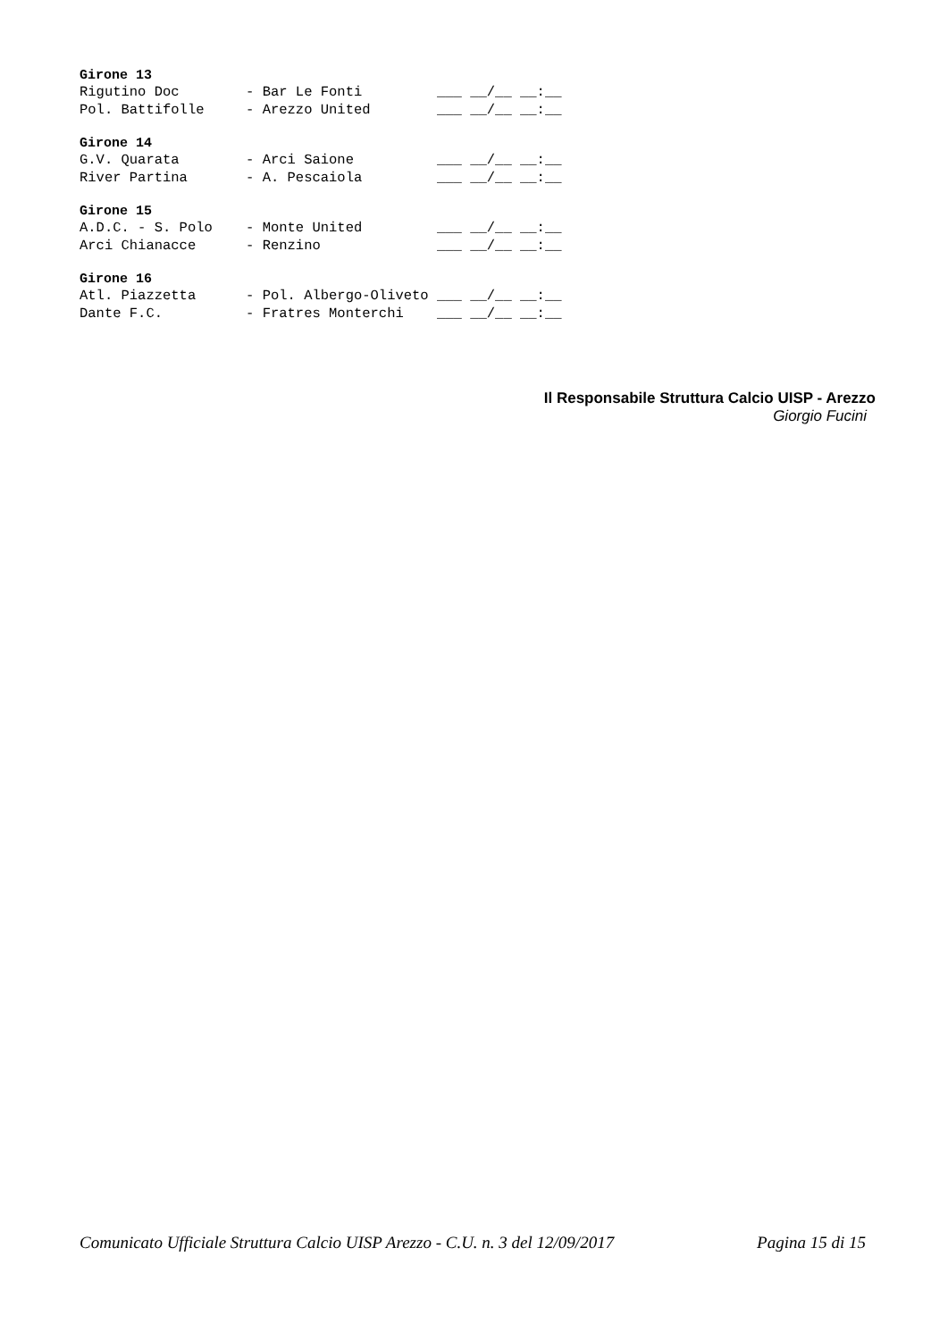Girone 13
Rigutino Doc        - Bar Le Fonti         ___ __/__ __:__
Pol. Battifolle     - Arezzo United        ___ __/__ __:__
Girone 14
G.V. Quarata        - Arci Saione          ___ __/__ __:__
River Partina       - A. Pescaiola         ___ __/__ __:__
Girone 15
A.D.C. - S. Polo    - Monte United         ___ __/__ __:__
Arci Chianacce      - Renzino              ___ __/__ __:__
Girone 16
Atl. Piazzetta      - Pol. Albergo-Oliveto ___ __/__ __:__
Dante F.C.          - Fratres Monterchi    ___ __/__ __:__
Il Responsabile Struttura Calcio UISP - Arezzo
Giorgio Fucini
Comunicato Ufficiale Struttura Calcio UISP Arezzo - C.U. n. 3 del 12/09/2017 Pagina 15 di 15